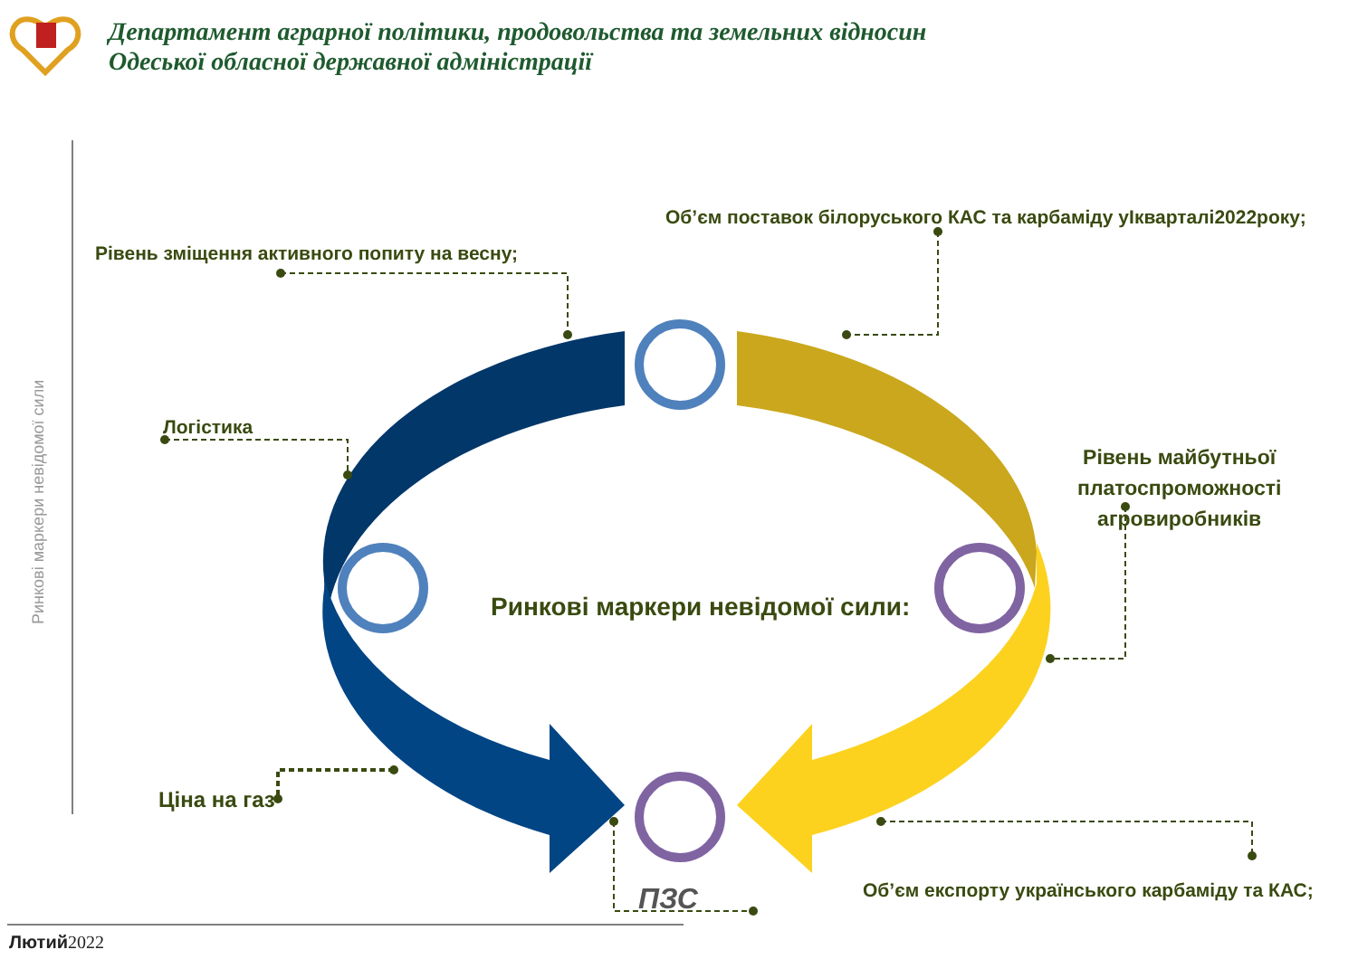Ринкові маркери невідомої сили
Департамент аграрної політики, продовольства та земельних відносин
Одеської обласної державної адміністрації
Об’єм поставок білоруського КАС та карбаміду уІкварталі2022року;
Рівень зміщення активного попиту на весну;
Логістика
Рівень майбутньої
платоспроможності
агровиробників
Ринкові маркери невідомої сили:
Ціна на газ
Об’єм експорту українського карбаміду та КАС;
ПЗС
Лютий2022